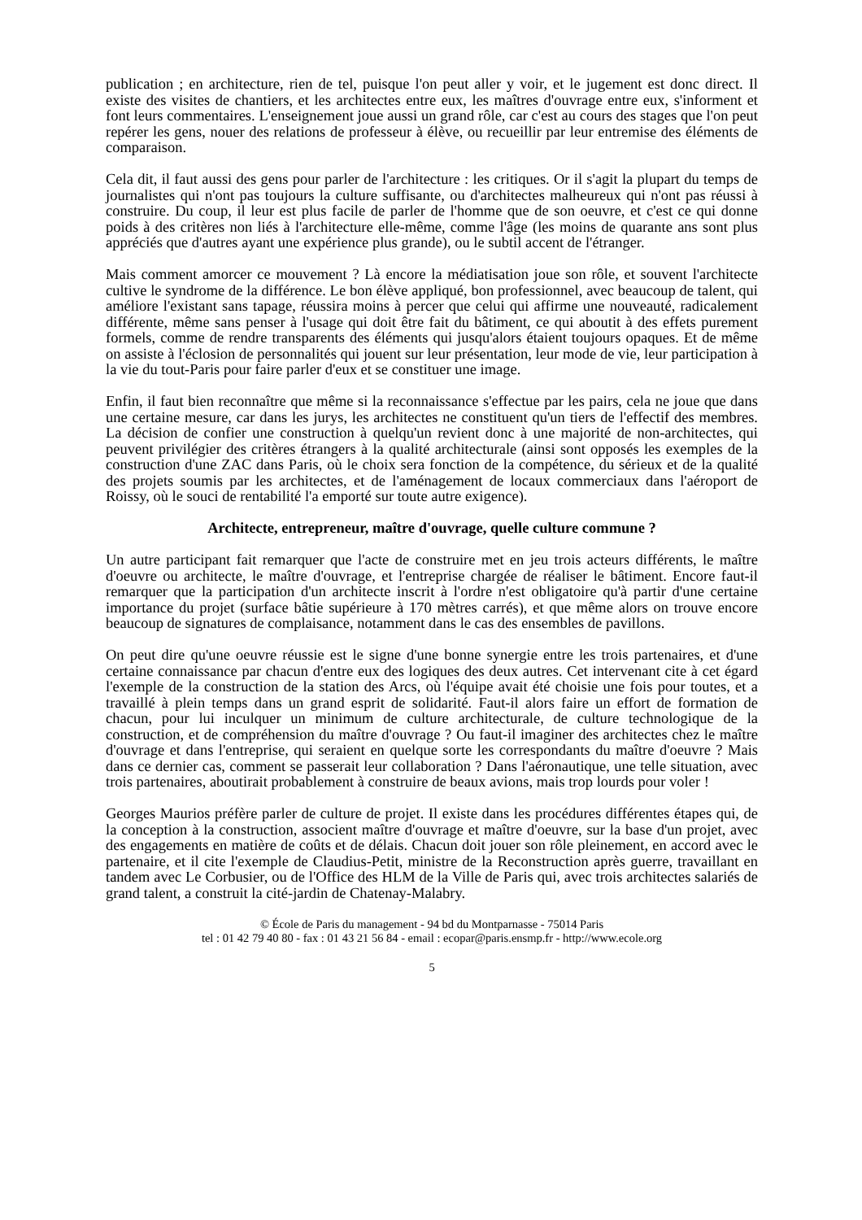publication ; en architecture, rien de tel, puisque l'on peut aller y voir, et le jugement est donc direct. Il existe des visites de chantiers, et les architectes entre eux, les maîtres d'ouvrage entre eux, s'informent et font leurs commentaires. L'enseignement joue aussi un grand rôle, car c'est au cours des stages que l'on peut repérer les gens, nouer des relations de professeur à élève, ou recueillir par leur entremise des éléments de comparaison.
Cela dit, il faut aussi des gens pour parler de l'architecture : les critiques. Or il s'agit la plupart du temps de journalistes qui n'ont pas toujours la culture suffisante, ou d'architectes malheureux qui n'ont pas réussi à construire. Du coup, il leur est plus facile de parler de l'homme que de son oeuvre, et c'est ce qui donne poids à des critères non liés à l'architecture elle-même, comme l'âge (les moins de quarante ans sont plus appréciés que d'autres ayant une expérience plus grande), ou le subtil accent de l'étranger.
Mais comment amorcer ce mouvement ? Là encore la médiatisation joue son rôle, et souvent l'architecte cultive le syndrome de la différence. Le bon élève appliqué, bon professionnel, avec beaucoup de talent, qui améliore l'existant sans tapage, réussira moins à percer que celui qui affirme une nouveauté, radicalement différente, même sans penser à l'usage qui doit être fait du bâtiment, ce qui aboutit à des effets purement formels, comme de rendre transparents des éléments qui jusqu'alors étaient toujours opaques. Et de même on assiste à l'éclosion de personnalités qui jouent sur leur présentation, leur mode de vie, leur participation à la vie du tout-Paris pour faire parler d'eux et se constituer une image.
Enfin, il faut bien reconnaître que même si la reconnaissance s'effectue par les pairs, cela ne joue que dans une certaine mesure, car dans les jurys, les architectes ne constituent qu'un tiers de l'effectif des membres. La décision de confier une construction à quelqu'un revient donc à une majorité de non-architectes, qui peuvent privilégier des critères étrangers à la qualité architecturale (ainsi sont opposés les exemples de la construction d'une ZAC dans Paris, où le choix sera fonction de la compétence, du sérieux et de la qualité des projets soumis par les architectes, et de l'aménagement de locaux commerciaux dans l'aéroport de Roissy, où le souci de rentabilité l'a emporté sur toute autre exigence).
Architecte, entrepreneur, maître d'ouvrage, quelle culture commune ?
Un autre participant fait remarquer que l'acte de construire met en jeu trois acteurs différents, le maître d'oeuvre ou architecte, le maître d'ouvrage, et l'entreprise chargée de réaliser le bâtiment. Encore faut-il remarquer que la participation d'un architecte inscrit à l'ordre n'est obligatoire qu'à partir d'une certaine importance du projet (surface bâtie supérieure à 170 mètres carrés), et que même alors on trouve encore beaucoup de signatures de complaisance, notamment dans le cas des ensembles de pavillons.
On peut dire qu'une oeuvre réussie est le signe d'une bonne synergie entre les trois partenaires, et d'une certaine connaissance par chacun d'entre eux des logiques des deux autres. Cet intervenant cite à cet égard l'exemple de la construction de la station des Arcs, où l'équipe avait été choisie une fois pour toutes, et a travaillé à plein temps dans un grand esprit de solidarité. Faut-il alors faire un effort de formation de chacun, pour lui inculquer un minimum de culture architecturale, de culture technologique de la construction, et de compréhension du maître d'ouvrage ? Ou faut-il imaginer des architectes chez le maître d'ouvrage et dans l'entreprise, qui seraient en quelque sorte les correspondants du maître d'oeuvre ? Mais dans ce dernier cas, comment se passerait leur collaboration ? Dans l'aéronautique, une telle situation, avec trois partenaires, aboutirait probablement à construire de beaux avions, mais trop lourds pour voler !
Georges Maurios préfère parler de culture de projet. Il existe dans les procédures différentes étapes qui, de la conception à la construction, associent maître d'ouvrage et maître d'oeuvre, sur la base d'un projet, avec des engagements en matière de coûts et de délais. Chacun doit jouer son rôle pleinement, en accord avec le partenaire, et il cite l'exemple de Claudius-Petit, ministre de la Reconstruction après guerre, travaillant en tandem avec Le Corbusier, ou de l'Office des HLM de la Ville de Paris qui, avec trois architectes salariés de grand talent, a construit la cité-jardin de Chatenay-Malabry.
© École de Paris du management - 94 bd du Montparnasse - 75014 Paris
tel : 01 42 79 40 80 - fax : 01 43 21 56 84 - email : ecopar@paris.ensmp.fr - http://www.ecole.org
5